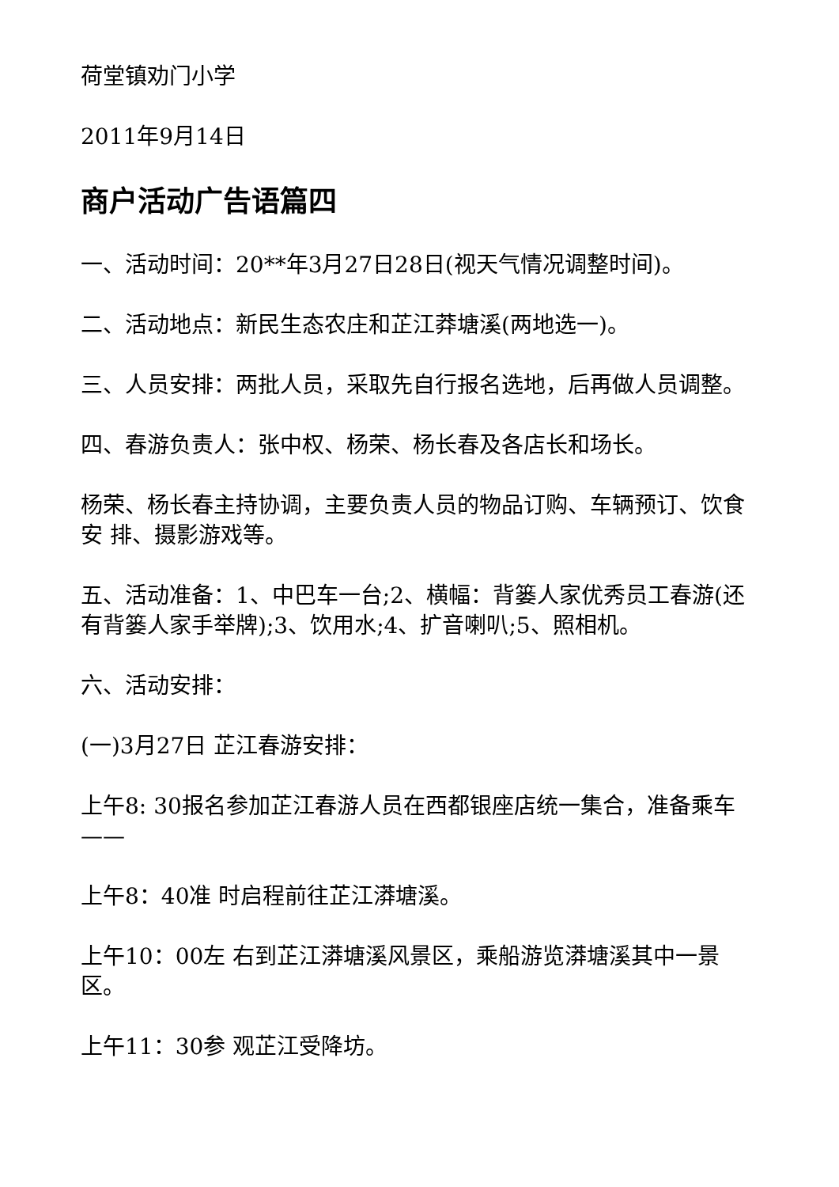荷堂镇劝门小学
2011年9月14日
商户活动广告语篇四
一、活动时间：20**年3月27日28日(视天气情况调整时间)。
二、活动地点：新民生态农庄和芷江莽塘溪(两地选一)。
三、人员安排：两批人员，采取先自行报名选地，后再做人员调整。
四、春游负责人：张中权、杨荣、杨长春及各店长和场长。
杨荣、杨长春主持协调，主要负责人员的物品订购、车辆预订、饮食安 排、摄影游戏等。
五、活动准备：1、中巴车一台;2、横幅：背篓人家优秀员工春游(还有背篓人家手举牌);3、饮用水;4、扩音喇叭;5、照相机。
六、活动安排：
(一)3月27日 芷江春游安排：
上午8: 30报名参加芷江春游人员在西都银座店统一集合，准备乘车——
上午8：40准 时启程前往芷江漭塘溪。
上午10：00左 右到芷江漭塘溪风景区，乘船游览漭塘溪其中一景区。
上午11：30参 观芷江受降坊。